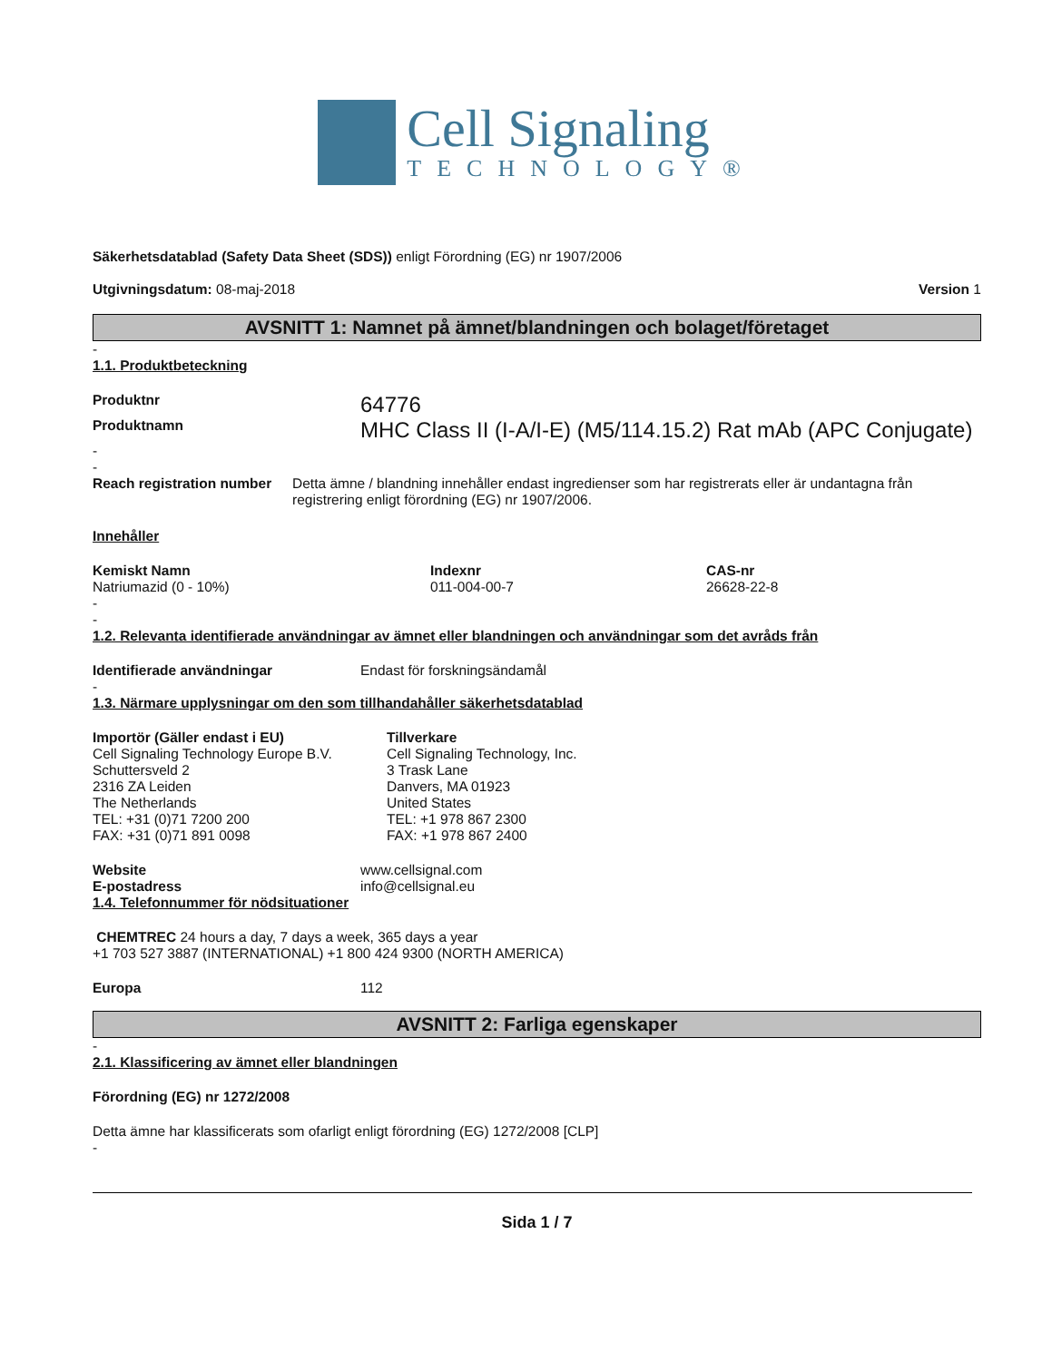Cell Signaling
TECHNOLOGY®
Säkerhetsdatablad (Safety Data Sheet (SDS)) enligt Förordning (EG) nr 1907/2006
Utgivningsdatum: 08-maj-2018 Version 1
AVSNITT 1: Namnet på ämnet/blandningen och bolaget/företaget
-
1.1. Produktbeteckning
Produktnr
64776
Produktnamn
MHC Class II (I-A/I-E) (M5/114.15.2) Rat mAb (APC Conjugate)
-
-
Reach registration number Detta ämne / blandning innehåller endast ingredienser som har registrerats eller är undantagna från registrering enligt förordning (EG) nr 1907/2006.
Innehåller
| Kemiskt Namn | Indexnr | CAS-nr |
| --- | --- | --- |
| Natriumazid (0 - 10%) | 011-004-00-7 | 26628-22-8 |
-
-
1.2. Relevanta identifierade användningar av ämnet eller blandningen och användningar som det avråds från
Identifierade användningar Endast för forskningsändamål
-
1.3. Närmare upplysningar om den som tillhandahåller säkerhetsdatablad
Importör (Gäller endast i EU)
Cell Signaling Technology Europe B.V.
Schuttersveld 2
2316 ZA Leiden
The Netherlands
TEL: +31 (0)71 7200 200
FAX: +31 (0)71 891 0098
Tillverkare
Cell Signaling Technology, Inc.
3 Trask Lane
Danvers, MA 01923
United States
TEL: +1 978 867 2300
FAX: +1 978 867 2400
Website www.cellsignal.com
E-postadress info@cellsignal.eu
1.4. Telefonnummer för nödsituationer
CHEMTREC 24 hours a day, 7 days a week, 365 days a year
+1 703 527 3887 (INTERNATIONAL) +1 800 424 9300 (NORTH AMERICA)
Europa 112
AVSNITT 2: Farliga egenskaper
-
2.1. Klassificering av ämnet eller blandningen
Förordning (EG) nr 1272/2008
Detta ämne har klassificerats som ofarligt enligt förordning (EG) 1272/2008 [CLP]
-
Sida 1 / 7